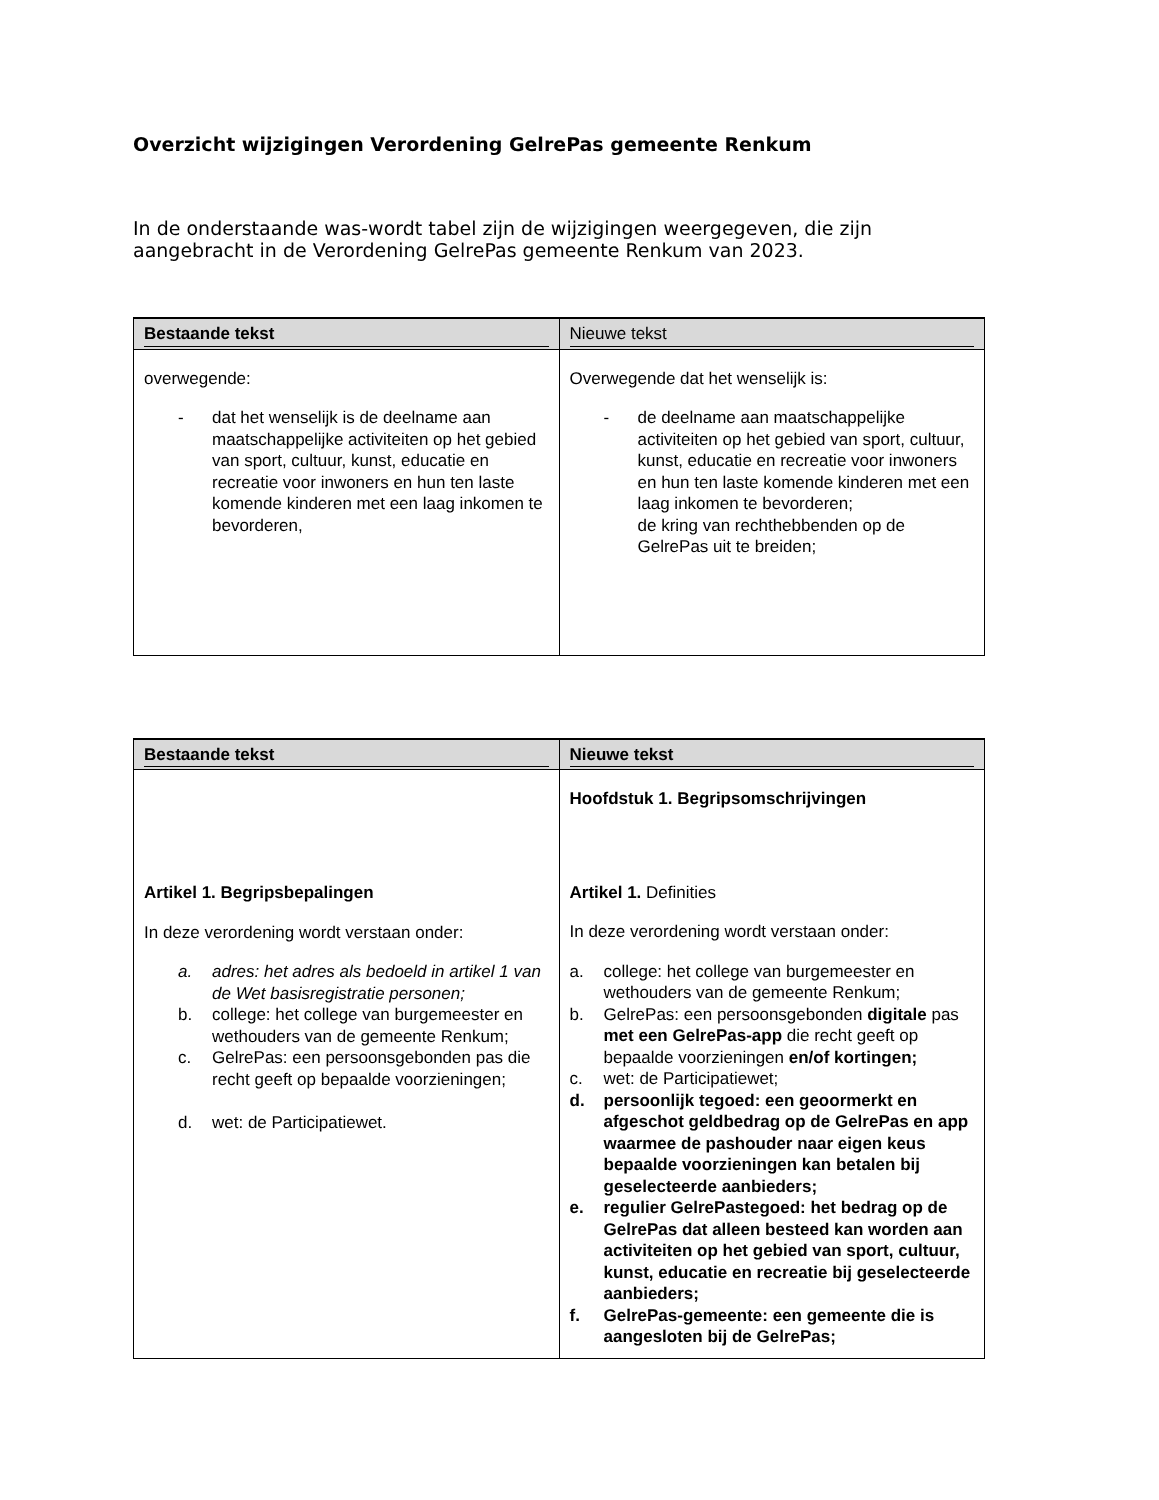Overzicht wijzigingen Verordening GelrePas gemeente Renkum
In de onderstaande was-wordt tabel zijn de wijzigingen weergegeven, die zijn aangebracht in de Verordening GelrePas gemeente Renkum van 2023.
| Bestaande tekst | Nieuwe tekst |
| --- | --- |
| overwegende: - dat het wenselijk is de deelname aan maatschappelijke activiteiten op het gebied van sport, cultuur, kunst, educatie en recreatie voor inwoners en hun ten laste komende kinderen met een laag inkomen te bevorderen, | Overwegende dat het wenselijk is: - de deelname aan maatschappelijke activiteiten op het gebied van sport, cultuur, kunst, educatie en recreatie voor inwoners en hun ten laste komende kinderen met een laag inkomen te bevorderen; de kring van rechthebbenden op de GelrePas uit te breiden; |
| Bestaande tekst | Nieuwe tekst |
| --- | --- |
| Artikel 1. Begripsbepalingen In deze verordening wordt verstaan onder: a. adres: het adres als bedoeld in artikel 1 van de Wet basisregistratie personen; b. college: het college van burgemeester en wethouders van de gemeente Renkum; c. GelrePas: een persoonsgebonden pas die recht geeft op bepaalde voorzieningen; d. wet: de Participatiewet. | Hoofdstuk 1. Begripsomschrijvingen Artikel 1. Definities In deze verordening wordt verstaan onder: a. college: het college van burgemeester en wethouders van de gemeente Renkum; b. GelrePas: een persoonsgebonden digitale pas met een GelrePas-app die recht geeft op bepaalde voorzieningen en/of kortingen; c. wet: de Participatiewet; d. persoonlijk tegoed: een geoormerkt en afgeschot geldbedrag op de GelrePas en app waarmee de pashouder naar eigen keus bepaalde voorzieningen kan betalen bij geselecteerde aanbieders; e. regulier GelrePastegoed: het bedrag op de GelrePas dat alleen besteed kan worden aan activiteiten op het gebied van sport, cultuur, kunst, educatie en recreatie bij geselecteerde aanbieders; f. GelrePas-gemeente: een gemeente die is aangesloten bij de GelrePas; |